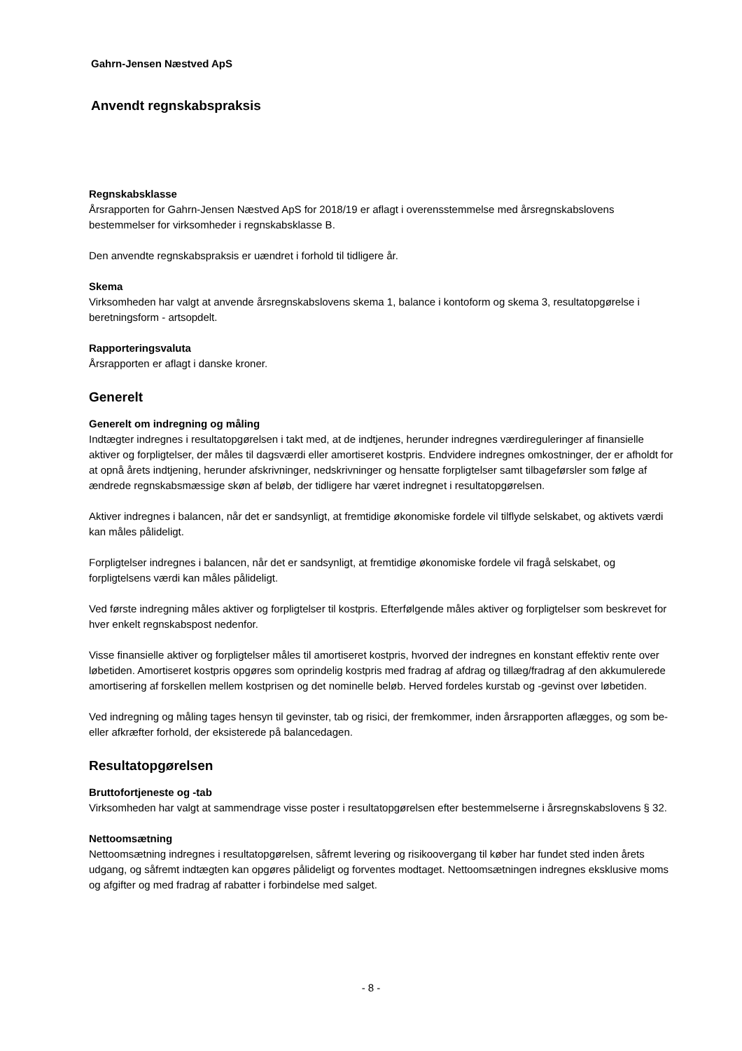Gahrn-Jensen Næstved ApS
Anvendt regnskabspraksis
Regnskabsklasse
Årsrapporten for Gahrn-Jensen Næstved ApS for 2018/19 er aflagt i overensstemmelse med årsregnskabslovens bestemmelser for virksomheder i regnskabsklasse B.
Den anvendte regnskabspraksis er uændret i forhold til tidligere år.
Skema
Virksomheden har valgt at anvende årsregnskabslovens skema 1, balance i kontoform og skema 3, resultatopgørelse i beretningsform - artsopdelt.
Rapporteringsvaluta
Årsrapporten er aflagt i danske kroner.
Generelt
Generelt om indregning og måling
Indtægter indregnes i resultatopgørelsen i takt med, at de indtjenes, herunder indregnes værdireguleringer af finansielle aktiver og forpligtelser, der måles til dagsværdi eller amortiseret kostpris. Endvidere indregnes omkostninger, der er afholdt for at opnå årets indtjening, herunder afskrivninger, nedskrivninger og hensatte forpligtelser samt tilbageførsler som følge af ændrede regnskabsmæssige skøn af beløb, der tidligere har været indregnet i resultatopgørelsen.
Aktiver indregnes i balancen, når det er sandsynligt, at fremtidige økonomiske fordele vil tilflyde selskabet, og aktivets værdi kan måles pålideligt.
Forpligtelser indregnes i balancen, når det er sandsynligt, at fremtidige økonomiske fordele vil fragå selskabet, og forpligtelsens værdi kan måles pålideligt.
Ved første indregning måles aktiver og forpligtelser til kostpris. Efterfølgende måles aktiver og forpligtelser som beskrevet for hver enkelt regnskabspost nedenfor.
Visse finansielle aktiver og forpligtelser måles til amortiseret kostpris, hvorved der indregnes en konstant effektiv rente over løbetiden. Amortiseret kostpris opgøres som oprindelig kostpris med fradrag af afdrag og tillæg/fradrag af den akkumulerede amortisering af forskellen mellem kostprisen og det nominelle beløb. Herved fordeles kurstab og -gevinst over løbetiden.
Ved indregning og måling tages hensyn til gevinster, tab og risici, der fremkommer, inden årsrapporten aflægges, og som be- eller afkræfter forhold, der eksisterede på balancedagen.
Resultatopgørelsen
Bruttofortjeneste og -tab
Virksomheden har valgt at sammendrage visse poster i resultatopgørelsen efter bestemmelserne i årsregnskabslovens § 32.
Nettoomsætning
Nettoomsætning indregnes i resultatopgørelsen, såfremt levering og risikoovergang til køber har fundet sted inden årets udgang, og såfremt indtægten kan opgøres pålideligt og forventes modtaget. Nettoomsætningen indregnes eksklusive moms og afgifter og med fradrag af rabatter i forbindelse med salget.
- 8 -